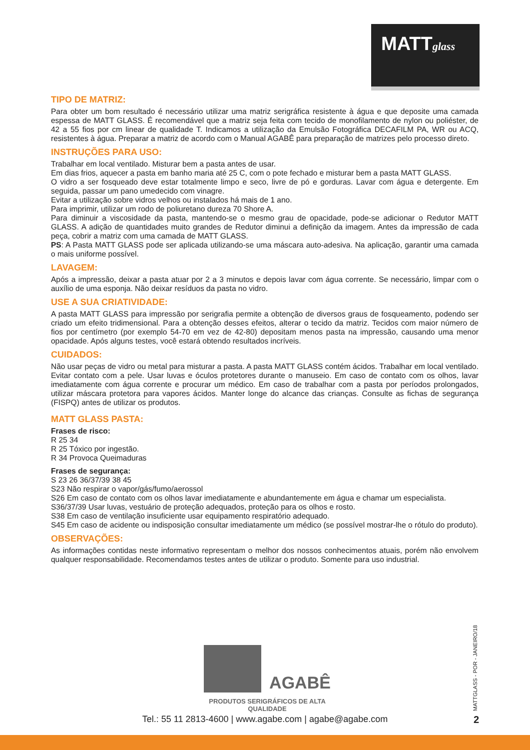MATTglass
TIPO DE MATRIZ:
Para obter um bom resultado é necessário utilizar uma matriz serigráfica resistente à água e que deposite uma camada espessa de MATT GLASS. É recomendável que a matriz seja feita com tecido de monofilamento de nylon ou poliéster, de 42 a 55 fios por cm linear de qualidade T. Indicamos a utilização da Emulsão Fotográfica DECAFILM PA, WR ou ACQ, resistentes à água. Preparar a matriz de acordo com o Manual AGABÊ para preparação de matrizes pelo processo direto.
INSTRUÇÕES PARA USO:
Trabalhar em local ventilado. Misturar bem a pasta antes de usar.
Em dias frios, aquecer a pasta em banho maria até 25 C, com o pote fechado e misturar bem a pasta MATT GLASS.
O vidro a ser fosqueado deve estar totalmente limpo e seco, livre de pó e gorduras. Lavar com água e detergente. Em seguida, passar um pano umedecido com vinagre.
Evitar a utilização sobre vidros velhos ou instalados há mais de 1 ano.
Para imprimir, utilizar um rodo de poliuretano dureza 70 Shore A.
Para diminuir a viscosidade da pasta, mantendo-se o mesmo grau de opacidade, pode-se adicionar o Redutor MATT GLASS. A adição de quantidades muito grandes de Redutor diminui a definição da imagem. Antes da impressão de cada peça, cobrir a matriz com uma camada de MATT GLASS.
PS: A Pasta MATT GLASS pode ser aplicada utilizando-se uma máscara auto-adesiva. Na aplicação, garantir uma camada o mais uniforme possível.
LAVAGEM:
Após a impressão, deixar a pasta atuar por 2 a 3 minutos e depois lavar com água corrente. Se necessário, limpar com o auxílio de uma esponja. Não deixar resíduos da pasta no vidro.
USE A SUA CRIATIVIDADE:
A pasta MATT GLASS para impressão por serigrafia permite a obtenção de diversos graus de fosqueamento, podendo ser criado um efeito tridimensional. Para a obtenção desses efeitos, alterar o tecido da matriz. Tecidos com maior número de fios por centímetro (por exemplo 54-70 em vez de 42-80) depositam menos pasta na impressão, causando uma menor opacidade. Após alguns testes, você estará obtendo resultados incríveis.
CUIDADOS:
Não usar peças de vidro ou metal para misturar a pasta. A pasta MATT GLASS contém ácidos. Trabalhar em local ventilado. Evitar contato com a pele. Usar luvas e óculos protetores durante o manuseio. Em caso de contato com os olhos, lavar imediatamente com água corrente e procurar um médico. Em caso de trabalhar com a pasta por períodos prolongados, utilizar máscara protetora para vapores ácidos. Manter longe do alcance das crianças. Consulte as fichas de segurança (FISPQ) antes de utilizar os produtos.
MATT GLASS PASTA:
Frases de risco:
R 25 34
R 25 Tóxico por ingestão.
R 34 Provoca Queimaduras
Frases de segurança:
S 23 26 36/37/39 38 45
S23 Não respirar o vapor/gás/fumo/aerossol
S26 Em caso de contato com os olhos lavar imediatamente e abundantemente em água e chamar um especialista.
S36/37/39 Usar luvas, vestuário de proteção adequados, proteção para os olhos e rosto.
S38 Em caso de ventilação insuficiente usar equipamento respiratório adequado.
S45 Em caso de acidente ou indisposição consultar imediatamente um médico (se possível mostrar-lhe o rótulo do produto).
OBSERVAÇÕES:
As informações contidas neste informativo representam o melhor dos nossos conhecimentos atuais, porém não envolvem qualquer responsabilidade. Recomendamos testes antes de utilizar o produto. Somente para uso industrial.
AGABÊ
PRODUTOS SERIGRÁFICOS DE ALTA QUALIDADE
MATTGLASS - POR - JANEIRO/18
Tel.: 55 11 2813-4600 | www.agabe.com | agabe@agabe.com 2